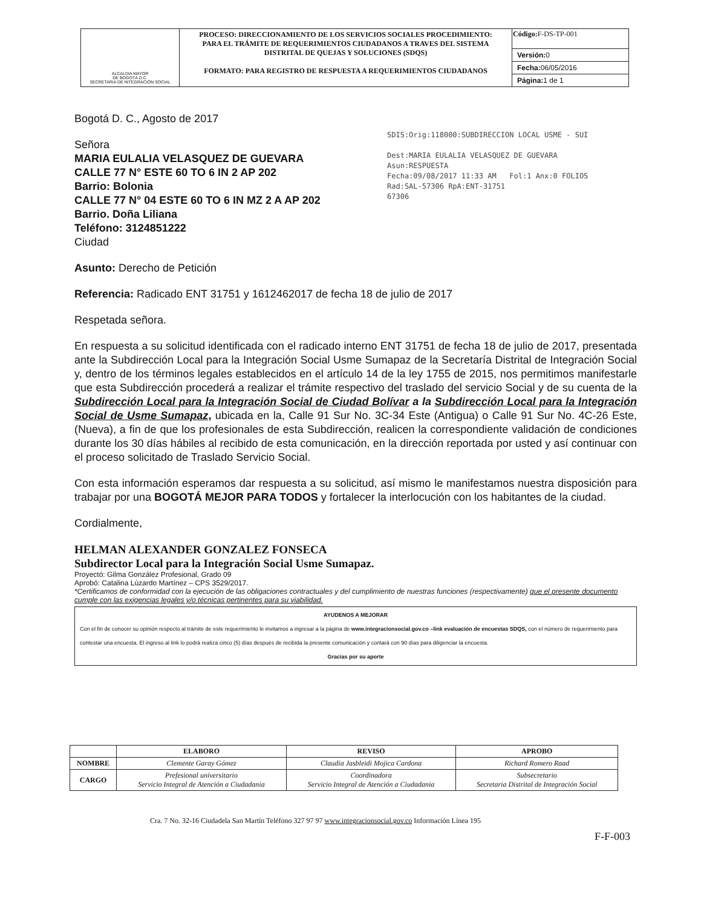| ALCALDIA MAYOR DE BOGOTÁ D.C. SECRETARIA DE INTEGRACIÓN SOCIAL | PROCESO: DIRECCIONAMIENTO DE LOS SERVICIOS SOCIALES PROCEDIMIENTO: PARA EL TRÁMITE DE REQUERIMIENTOS CIUDADANOS A TRAVES DEL SISTEMA DISTRITAL DE QUEJAS Y SOLUCIONES (SDQS) FORMATO: PARA REGISTRO DE RESPUESTA A REQUERIMIENTOS CIUDADANOS | Código: F-DS-TP-001 |
| | | Versión: 0 |
| | | Fecha: 06/05/2016 |
| | | Página: 1 de 1 |
SDIS:Orig:118000:SUBDIRECCION LOCAL USME - SUI
Dest:MARIA EULALIA VELASQUEZ DE GUEVARA
Asun:RESPUESTA
Fecha:09/08/2017 11:33 AM Fol:1 Anx:0 FOLIOS
Rad:SAL-57306 RpA:ENT-31751
67306
Bogotá D. C., Agosto de 2017
Señora
MARIA EULALIA VELASQUEZ DE GUEVARA
CALLE 77 N° ESTE 60 TO 6 IN 2 AP 202
Barrio: Bolonia
CALLE 77 N° 04 ESTE 60 TO 6 IN MZ 2 A AP 202
Barrio. Doña Liliana
Teléfono: 3124851222
Ciudad
Asunto: Derecho de Petición
Referencia: Radicado ENT 31751 y 1612462017 de fecha 18 de julio de 2017
Respetada señora.
En respuesta a su solicitud identificada con el radicado interno ENT 31751 de fecha 18 de julio de 2017, presentada ante la Subdirección Local para la Integración Social Usme Sumapaz de la Secretaría Distrital de Integración Social y, dentro de los términos legales establecidos en el artículo 14 de la ley 1755 de 2015, nos permitimos manifestarle que esta Subdirección procederá a realizar el trámite respectivo del traslado del servicio Social y de su cuenta de la Subdirección Local para la Integración Social de Ciudad Bolívar a la Subdirección Local para la Integración Social de Usme Sumapaz, ubicada en la, Calle 91 Sur No. 3C-34 Este (Antigua) o Calle 91 Sur No. 4C-26 Este, (Nueva), a fin de que los profesionales de esta Subdirección, realicen la correspondiente validación de condiciones durante los 30 días hábiles al recibido de esta comunicación, en la dirección reportada por usted y así continuar con el proceso solicitado de Traslado Servicio Social.
Con esta información esperamos dar respuesta a su solicitud, así mismo le manifestamos nuestra disposición para trabajar por una BOGOTÁ MEJOR PARA TODOS y fortalecer la interlocución con los habitantes de la ciudad.
Cordialmente,
HELMAN ALEXANDER GONZALEZ FONSECA
Subdirector Local para la Integración Social Usme Sumapaz.
Proyectó: Gilma González Profesional, Grado 09
Aprobó: Catalina Lúzardo Martínez – CPS 3529/2017.
*Certificamos de conformidad con la ejecución de las obligaciones contractuales y del cumplimiento de nuestras funciones (respectivamente) que el presente documento cumple con las exigencias legales y/o técnicas pertinentes para su viabilidad.
AYUDENOS A MEJORAR
Con el fin de conocer su opinión respecto al trámite de este requerimiento le invitamos a ingresar a la página de www.integracionsocial.gov.co –link evaluación de encuestas SDQS, con el número de requerimiento para contestar una encuesta. El ingreso al link lo podrá realiza cinco (5) días después de recibida la presente comunicación y contará con 90 días para diligenciar la encuesta.
Gracias por su aporte
| | ELABORO | REVISO | APROBO |
| --- | --- | --- | --- |
| NOMBRE | Clemente Garay Gómez | Claudia Jasbleidi Mojica Cardona | Richard Romero Raad |
| CARGO | Prefesional universitario Servicio Integral de Atención a Ciudadania | Coordinadora Servicio Integral de Atención a Ciudadania | Subsecretario Secretaria Distrital de Integración Social |
Cra. 7 No. 32-16 Ciudadela San Martín Teléfono 327 97 97 www.integracionsocial.gov.co Información Línea 195
F-F-003